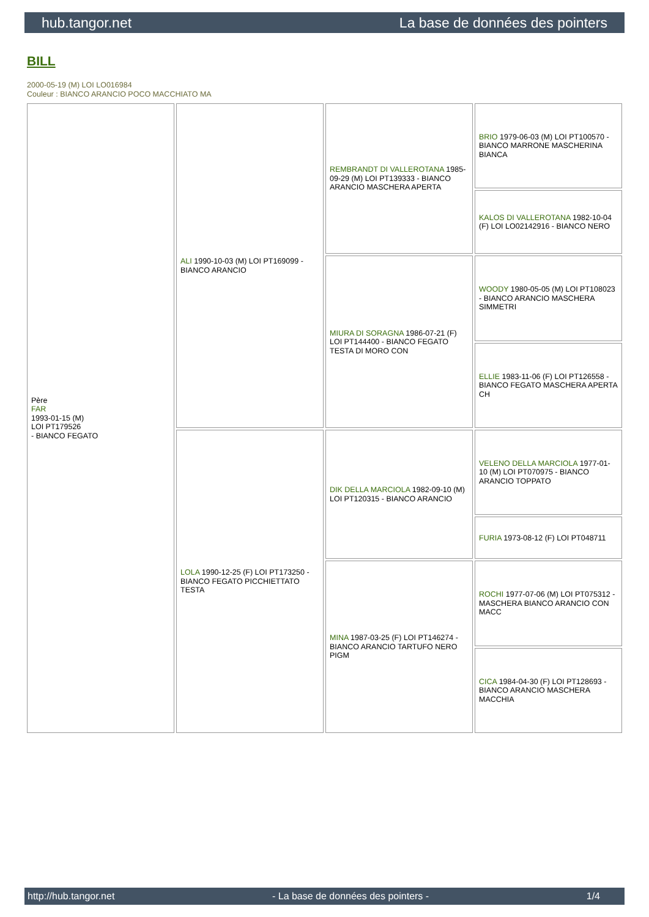hub.tangor.net La base de données des pointers
BILL
2000-05-19 (M) LOI LO016984
Couleur : BIANCO ARANCIO POCO MACCHIATO MA
| Père FAR 1993-01-15 (M) LOI PT179526 - BIANCO FEGATO | ALI 1990-10-03 (M) LOI PT169099 - BIANCO ARANCIO | REMBRANDT DI VALLEROTANA 1985-09-29 (M) LOI PT139333 - BIANCO ARANCIO MASCHERA APERTA | BRIO 1979-06-03 (M) LOI PT100570 - BIANCO MARRONE MASCHERINA BIANCA |
| | | | KALOS DI VALLEROTANA 1982-10-04 (F) LOI LO02142916 - BIANCO NERO |
| | | MIURA DI SORAGNA 1986-07-21 (F) LOI PT144400 - BIANCO FEGATO TESTA DI MORO CON | WOODY 1980-05-05 (M) LOI PT108023 - BIANCO ARANCIO MASCHERA SIMMETRI |
| | | | ELLIE 1983-11-06 (F) LOI PT126558 - BIANCO FEGATO MASCHERA APERTA CH |
| | LOLA 1990-12-25 (F) LOI PT173250 - BIANCO FEGATO PICCHIETTATO TESTA | DIK DELLA MARCIOLA 1982-09-10 (M) LOI PT120315 - BIANCO ARANCIO | VELENO DELLA MARCIOLA 1977-01-10 (M) LOI PT070975 - BIANCO ARANCIO TOPPATO |
| | | | FURIA 1973-08-12 (F) LOI PT048711 |
| | | MINA 1987-03-25 (F) LOI PT146274 - BIANCO ARANCIO TARTUFO NERO PIGM | ROCHI 1977-07-06 (M) LOI PT075312 - MASCHERA BIANCO ARANCIO CON MACC |
| | | | CICA 1984-04-30 (F) LOI PT128693 - BIANCO ARANCIO MASCHERA MACCHIA |
http://hub.tangor.net - La base de données des pointers - 1/4